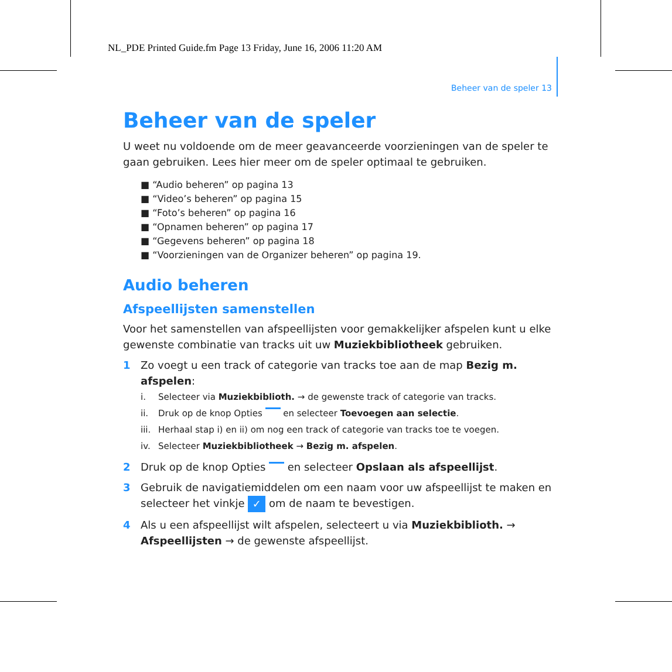NL_PDE Printed Guide.fm Page 13 Friday, June 16, 2006 11:20 AM
Beheer van de speler 13
Beheer van de speler
U weet nu voldoende om de meer geavanceerde voorzieningen van de speler te gaan gebruiken. Lees hier meer om de speler optimaal te gebruiken.
■ “Audio beheren” op pagina 13
■ “Video’s beheren” op pagina 15
■ “Foto’s beheren” op pagina 16
■ “Opnamen beheren” op pagina 17
■ “Gegevens beheren” op pagina 18
■ “Voorzieningen van de Organizer beheren” op pagina 19.
Audio beheren
Afspeellijsten samenstellen
Voor het samenstellen van afspeellijsten voor gemakkelijker afspelen kunt u elke gewenste combinatie van tracks uit uw Muziekbibliotheek gebruiken.
1 Zo voegt u een track of categorie van tracks toe aan de map Bezig m. afspelen:
i. Selecteer via Muziekbiblioth. → de gewenste track of categorie van tracks.
ii. Druk op de knop Opties en selecteer Toevoegen aan selectie.
iii. Herhaal stap i) en ii) om nog een track of categorie van tracks toe te voegen.
iv. Selecteer Muziekbibliotheek → Bezig m. afspelen.
2 Druk op de knop Opties en selecteer Opslaan als afspeellijst.
3 Gebruik de navigatiemiddelen om een naam voor uw afspeellijst te maken en selecteer het vinkje ✓ om de naam te bevestigen.
4 Als u een afspeellijst wilt afspelen, selecteert u via Muziekbiblioth. → Afspeellijsten → de gewenste afspeellijst.